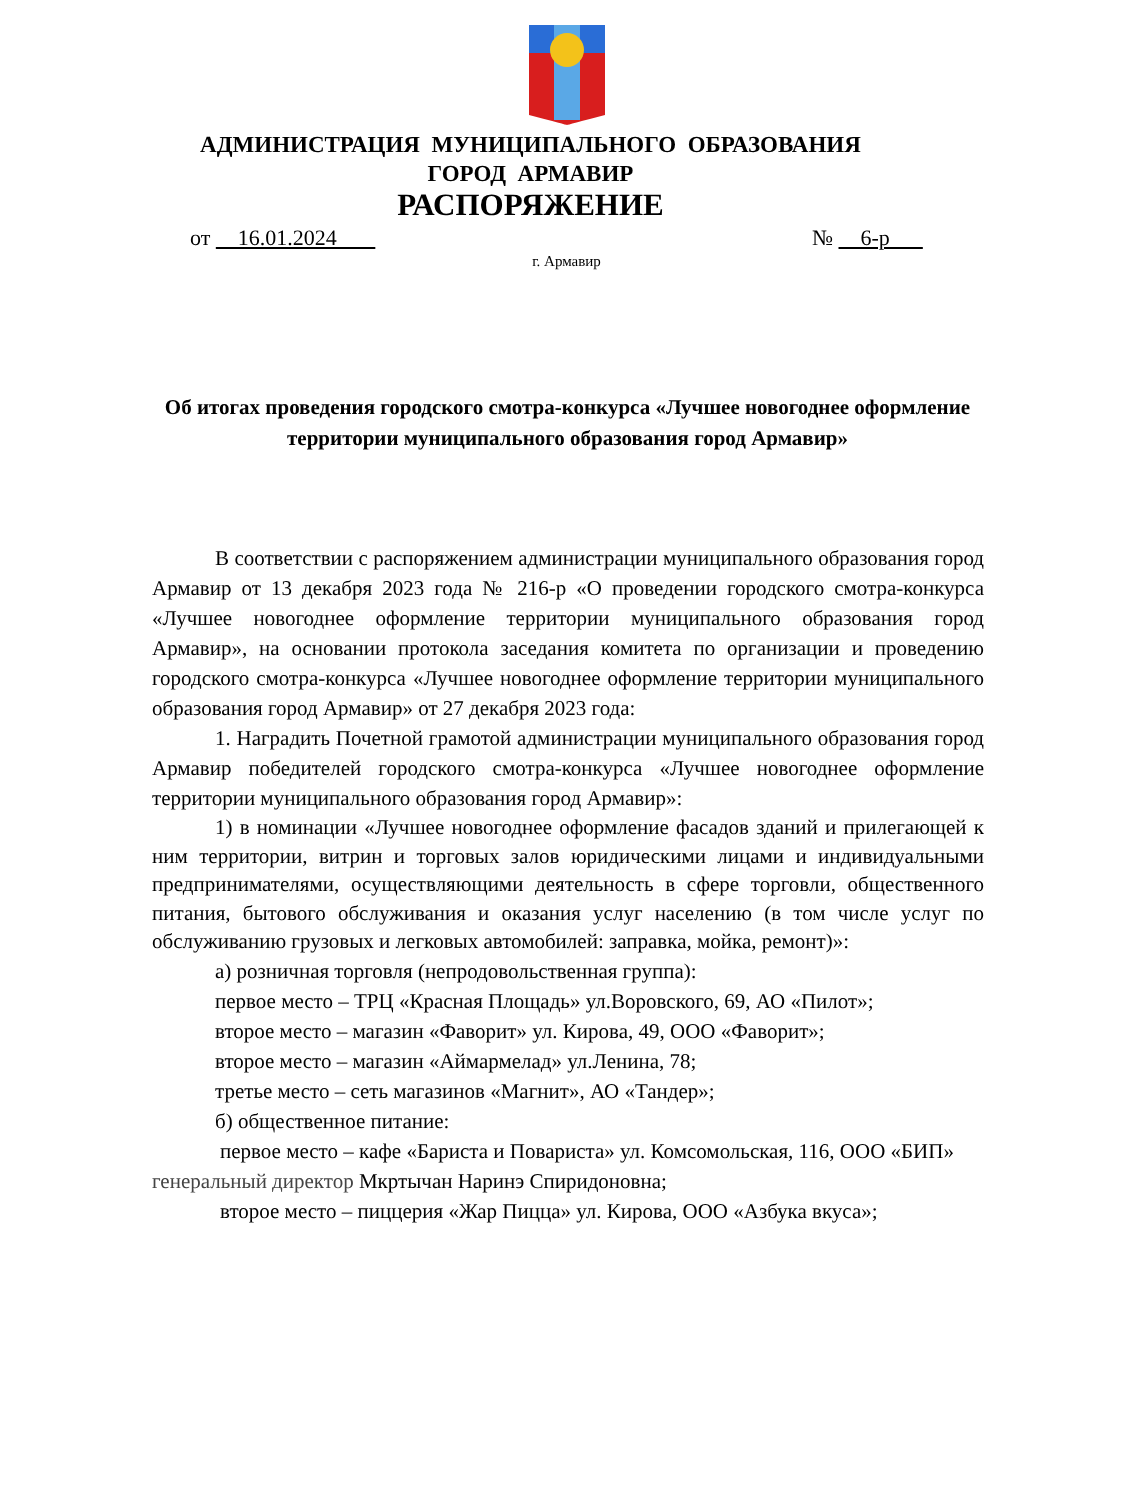АДМИНИСТРАЦИЯ МУНИЦИПАЛЬНОГО ОБРАЗОВАНИЯ
ГОРОД АРМАВИР
РАСПОРЯЖЕНИЕ
от 16.01.2024 № 6-р
г. Армавир
Об итогах проведения городского смотра-конкурса «Лучшее новогоднее оформление территории муниципального образования город Армавир»
В соответствии с распоряжением администрации муниципального образования город Армавир от 13 декабря 2023 года № 216-р «О проведении городского смотра-конкурса «Лучшее новогоднее оформление территории муниципального образования город Армавир», на основании протокола заседания комитета по организации и проведению городского смотра-конкурса «Лучшее новогоднее оформление территории муниципального образования город Армавир» от 27 декабря 2023 года:
1. Наградить Почетной грамотой администрации муниципального образования город Армавир победителей городского смотра-конкурса «Лучшее новогоднее оформление территории муниципального образования город Армавир»:
1) в номинации «Лучшее новогоднее оформление фасадов зданий и прилегающей к ним территории, витрин и торговых залов юридическими лицами и индивидуальными предпринимателями, осуществляющими деятельность в сфере торговли, общественного питания, бытового обслуживания и оказания услуг населению (в том числе услуг по обслуживанию грузовых и легковых автомобилей: заправка, мойка, ремонт)»:
а) розничная торговля (непродовольственная группа):
первое место – ТРЦ «Красная Площадь» ул.Воровского, 69, АО «Пилот»;
второе место – магазин «Фаворит» ул. Кирова, 49, ООО «Фаворит»;
второе место – магазин «Аймармелад» ул.Ленина, 78;
третье место – сеть магазинов «Магнит», АО «Тандер»;
б) общественное питание:
первое место – кафе «Бариста и Повариста» ул. Комсомольская, 116, ООО «БИП» генеральный директор Мкртычан Наринэ Спиридоновна;
второе место – пиццерия «Жар Пицца» ул. Кирова, ООО «Азбука вкуса»;